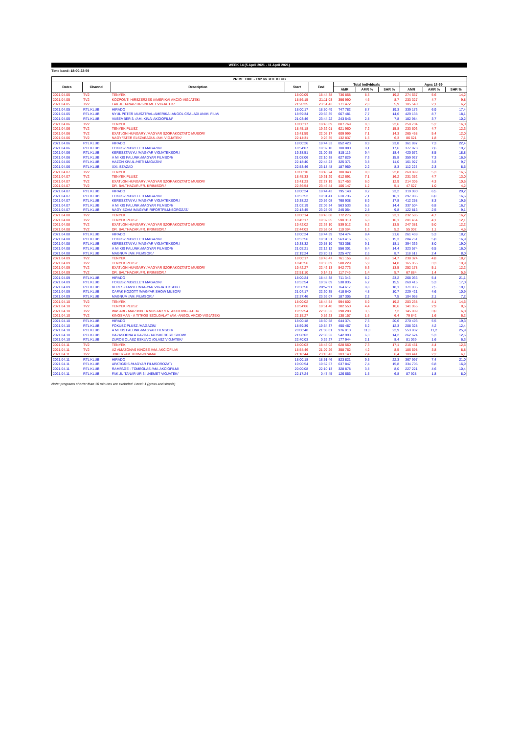WEEK 14 (5 April 2021 - 11 April 2021)
Time band: 18:00-22:59
| PRIME TIME - TV2 vs. RTL KLUB | | | | | | | | | | |
| --- | --- | --- | --- | --- | --- | --- | --- | --- | --- | --- |
| Dates | Channel | Description | Start | End | Total Individuals | | | Ages 18-59 | | |
| | | | | | AMR | AMR % | SHR % | AMR | AMR % | SHR % |
| 2021.04.05 | TV2 | TENYEK | 18:00:09 | 18:44:38 | 736 858 | 8,5 | 19,2 | 274 667 | 5,6 | 14,2 |
| 2021.04.05 | TV2 | KOZPONTI HIRSZERZES /AMERIKAI AKCIO-VIGJATEK/ | 18:56:15 | 21:11:03 | 396 990 | 4,6 | 8,7 | 233 327 | 4,7 | 9,8 |
| 2021.04.05 | TV2 | FAK JU TANAR UR! /NEMET VIGJATEK/ | 21:20:25 | 23:51:43 | 171 472 | 2,0 | 5,9 | 105 540 | 2,1 | 6,2 |
| 2021.04.05 | RTL KLUB | HIRADO | 18:00:17 | 18:50:49 | 747 782 | 8,7 | 19,3 | 339 173 | 6,9 | 17,4 |
| 2021.04.05 | RTL KLUB | NYUL PETER /AUSZTRAL-AMERIKAI-ANGOL CSALADI ANIM. FILM/ | 18:59:34 | 20:56:35 | 667 481 | 7,7 | 14,6 | 429 138 | 8,7 | 18,1 |
| 2021.04.05 | RTL KLUB | VASEMBER 3. /AM.-KINAI AKCIOFILM/ | 21:03:46 | 23:44:22 | 243 546 | 2,8 | 7,8 | 182 984 | 3,7 | 10,2 |
| 2021.04.06 | TV2 | TENYEK | 18:00:17 | 18:45:09 | 807 769 | 9,3 | 22,6 | 258 704 | 5,2 | 16,0 |
| 2021.04.06 | TV2 | TENYEK PLUSZ | 18:45:18 | 19:32:01 | 621 960 | 7,2 | 15,8 | 233 603 | 4,7 | 12,3 |
| 2021.04.06 | TV2 | EXATLON HUNGARY /MAGYAR SZORAKOZTATO MUSOR/ | 19:41:59 | 22:05:17 | 609 999 | 7,1 | 14,3 | 265 468 | 5,4 | 12,0 |
| 2021.04.06 | TV2 | NAGYFATER ELSZABADUL /AM. VIGJATEK/ | 22:14:31 | 0:26:35 | 132 837 | 1,5 | 6,3 | 86 621 | 1,8 | 7,1 |
| 2021.04.06 | RTL KLUB | HIRADO | 18:00:26 | 18:44:53 | 852 423 | 9,9 | 23,8 | 361 897 | 7,3 | 22,4 |
| 2021.04.06 | RTL KLUB | FOKUSZ /KOZELETI MAGAZIN/ | 18:54:07 | 19:32:10 | 700 880 | 8,1 | 17,6 | 377 978 | 7,6 | 19,7 |
| 2021.04.06 | RTL KLUB | KERESZTANYU /MAGYAR VIGJATEKSOR./ | 19:38:51 | 21:00:55 | 815 116 | 9,4 | 18,4 | 420 572 | 8,5 | 18,8 |
| 2021.04.06 | RTL KLUB | A MI KIS FALUNK /MAGYAR FILMSOR/ | 21:08:06 | 22:10:38 | 627 829 | 7,3 | 15,8 | 359 927 | 7,3 | 16,9 |
| 2021.04.06 | RTL KLUB | HAZON KIVUL /HETI MAGAZIN/ | 22:18:40 | 22:44:23 | 325 371 | 3,8 | 11,0 | 161 927 | 3,3 | 9,7 |
| 2021.04.06 | RTL KLUB | XXI. SZAZAD | 22:53:46 | 23:18:48 | 187 959 | 2,2 | 8,3 | 112 225 | 2,3 | 8,5 |
| 2021.04.07 | TV2 | TENYEK | 18:00:10 | 18:45:24 | 780 048 | 9,0 | 22,8 | 260 899 | 5,3 | 16,5 |
| 2021.04.07 | TV2 | TENYEK PLUSZ | 18:45:33 | 19:31:29 | 612 691 | 7,1 | 16,2 | 231 352 | 4,7 | 13,0 |
| 2021.04.07 | TV2 | EXATLON HUNGARY /MAGYAR SZORAKOZTATO MUSOR/ | 19:41:23 | 22:27:19 | 517 453 | 6,0 | 12,9 | 214 305 | 4,3 | 10,6 |
| 2021.04.07 | TV2 | DR. BALTHAZAR /FR. KRIMISOR./ | 22:36:54 | 23:46:44 | 106 147 | 1,2 | 5,1 | 47 627 | 1,0 | 4,2 |
| 2021.04.07 | RTL KLUB | HIRADO | 18:00:24 | 18:44:43 | 795 148 | 9,2 | 23,2 | 319 080 | 6,5 | 20,2 |
| 2021.04.07 | RTL KLUB | FOKUSZ /KOZELETI MAGAZIN/ | 18:53:52 | 19:31:41 | 610 736 | 7,1 | 16,1 | 297 986 | 6,0 | 16,6 |
| 2021.04.07 | RTL KLUB | KERESZTANYU /MAGYAR VIGJATEKSOR./ | 19:38:22 | 20:56:08 | 768 938 | 8,9 | 17,8 | 412 258 | 8,3 | 19,5 |
| 2021.04.07 | RTL KLUB | A MI KIS FALUNK /MAGYAR FILMSOR/ | 21:03:19 | 22:06:34 | 563 533 | 6,5 | 14,4 | 337 504 | 6,8 | 16,7 |
| 2021.04.07 | RTL KLUB | NAGY SZAM /MAGYAR RIPORTFILM-SOROZAT/ | 22:13:45 | 23:25:05 | 245 054 | 2,8 | 9,8 | 122 816 | 2,5 | 9,1 |
| 2021.04.08 | TV2 | TENYEK | 18:00:14 | 18:45:08 | 772 276 | 8,9 | 23,1 | 232 585 | 4,7 | 16,2 |
| 2021.04.08 | TV2 | TENYEK PLUSZ | 18:45:17 | 19:32:05 | 590 310 | 6,8 | 16,1 | 201 454 | 4,1 | 12,1 |
| 2021.04.08 | TV2 | EXATLON HUNGARY /MAGYAR SZORAKOZTATO MUSOR/ | 19:42:02 | 22:33:10 | 539 512 | 6,2 | 13,5 | 247 381 | 5,0 | 12,2 |
| 2021.04.08 | TV2 | DR. BALTHAZAR /FR. KRIMISOR./ | 22:44:03 | 23:52:04 | 110 394 | 1,3 | 5,2 | 55 002 | 1,1 | 4,5 |
| 2021.04.08 | RTL KLUB | HIRADO | 18:00:24 | 18:44:39 | 724 474 | 8,4 | 21,6 | 261 438 | 5,3 | 18,2 |
| 2021.04.08 | RTL KLUB | FOKUSZ /KOZELETI MAGAZIN/ | 18:53:56 | 19:31:51 | 563 416 | 6,5 | 15,3 | 284 761 | 5,8 | 16,9 |
| 2021.04.08 | RTL KLUB | KERESZTANYU /MAGYAR VIGJATEKSOR./ | 19:38:32 | 20:58:10 | 783 358 | 9,1 | 18,1 | 394 336 | 8,0 | 19,0 |
| 2021.04.08 | RTL KLUB | A MI KIS FALUNK /MAGYAR FILMSOR/ | 21:05:21 | 22:12:12 | 556 301 | 6,4 | 14,4 | 323 574 | 6,5 | 16,0 |
| 2021.04.08 | RTL KLUB | MAGNUM /AM. FILMSOR./ | 22:19:24 | 23:20:31 | 225 472 | 2,6 | 8,7 | 118 612 | 2,4 | 8,0 |
| 2021.04.09 | TV2 | TENYEK | 18:00:17 | 18:45:47 | 761 156 | 8,8 | 24,7 | 238 324 | 4,8 | 18,7 |
| 2021.04.09 | TV2 | TENYEK PLUSZ | 18:45:56 | 19:33:09 | 508 229 | 5,9 | 14,8 | 165 056 | 3,3 | 10,9 |
| 2021.04.09 | TV2 | EXATLON HUNGARY /MAGYAR SZORAKOZTATO MUSOR/ | 19:42:27 | 22:42:13 | 542 773 | 6,3 | 13,5 | 252 178 | 5,1 | 12,2 |
| 2021.04.09 | TV2 | DR. BALTHAZAR /FR. KRIMISOR./ | 22:51:10 | 0:14:21 | 117 749 | 1,4 | 5,7 | 67 884 | 1,4 | 5,6 |
| 2021.04.09 | RTL KLUB | HIRADO | 18:00:24 | 18:44:38 | 711 346 | 8,2 | 23,2 | 268 036 | 5,4 | 21,1 |
| 2021.04.09 | RTL KLUB | FOKUSZ /KOZELETI MAGAZIN/ | 18:53:54 | 19:32:09 | 538 835 | 6,2 | 15,5 | 260 415 | 5,3 | 17,0 |
| 2021.04.09 | RTL KLUB | KERESZTANYU /MAGYAR VIGJATEKSOR./ | 19:38:50 | 20:57:11 | 764 617 | 8,8 | 18,1 | 371 935 | 7,5 | 18,1 |
| 2021.04.09 | RTL KLUB | CAPAK KOZOTT /MAGYAR SHOW MUSOR/ | 21:04:17 | 22:30:35 | 418 640 | 4,8 | 10,7 | 229 421 | 4,6 | 10,9 |
| 2021.04.09 | RTL KLUB | MAGNUM /AM. FILMSOR./ | 22:37:46 | 23:36:07 | 187 306 | 2,2 | 7,5 | 104 968 | 2,1 | 7,2 |
| 2021.04.10 | TV2 | TENYEK | 18:00:02 | 18:44:54 | 594 802 | 6,9 | 19,2 | 203 238 | 4,1 | 14,6 |
| 2021.04.10 | TV2 | TENYEK PLUSZ | 18:54:06 | 19:51:40 | 382 550 | 4,4 | 10,6 | 141 065 | 2,9 | 8,5 |
| 2021.04.10 | TV2 | WASABI - MAR MINT A MUSTAR /FR. AKCIOVIGJATEK/ | 19:59:54 | 22:05:52 | 298 288 | 3,5 | 7,2 | 145 909 | 3,0 | 6,8 |
| 2021.04.10 | TV2 | KINGSMAN - A TITKOS SZOLGALAT /AM.-ANGOL AKCIO-VIGJATEK/ | 22:15:27 | 0:52:23 | 138 157 | 1,6 | 6,4 | 79 842 | 1,6 | 6,2 |
| 2021.04.10 | RTL KLUB | HIRADO | 18:00:18 | 18:50:58 | 644 374 | 7,5 | 20,6 | 270 493 | 5,5 | 19,3 |
| 2021.04.10 | RTL KLUB | FOKUSZ PLUSZ /MAGAZIN/ | 18:59:39 | 19:54:37 | 450 467 | 5,2 | 12,3 | 208 328 | 4,2 | 12,4 |
| 2021.04.10 | RTL KLUB | A MI KIS FALUNK /MAGYAR FILMSOR/ | 20:00:48 | 21:08:01 | 976 013 | 11,3 | 22,9 | 553 932 | 11,2 | 25,9 |
| 2021.04.10 | RTL KLUB | HAZASODNA A GAZDA /TARSKERESO SHOW/ | 21:08:02 | 22:33:52 | 542 993 | 6,3 | 14,2 | 262 624 | 5,3 | 12,5 |
| 2021.04.10 | RTL KLUB | ZUROS OLASZ ESKUVO /OLASZ VIGJATEK/ | 22:40:03 | 0:26:27 | 177 944 | 2,1 | 8,4 | 81 039 | 1,6 | 6,3 |
| 2021.04.11 | TV2 | TENYEK | 18:00:03 | 18:45:02 | 628 560 | 7,3 | 17,1 | 216 451 | 4,4 | 12,5 |
| 2021.04.11 | TV2 | AZ AMAZONAS KINCSE /AM. AKCIOFILM/ | 18:54:46 | 21:09:26 | 358 762 | 4,2 | 8,5 | 186 598 | 3,8 | 8,8 |
| 2021.04.11 | TV2 | JOKER /AM. KRIMI-DRAMA/ | 21:18:44 | 23:10:43 | 203 140 | 2,4 | 6,4 | 109 441 | 2,2 | 6,1 |
| 2021.04.11 | RTL KLUB | HIRADO | 18:00:18 | 18:51:46 | 823 821 | 9,5 | 22,3 | 367 997 | 7,4 | 21,0 |
| 2021.04.11 | RTL KLUB | APATIGRIS /MAGYAR FILMSOROZAT/ | 19:00:54 | 19:52:57 | 637 847 | 7,4 | 15,8 | 334 705 | 6,8 | 16,9 |
| 2021.04.11 | RTL KLUB | RAMPAGE - TOMBOLAS /AM. AKCIOFILM/ | 20:00:08 | 22:10:13 | 328 878 | 3,8 | 8,0 | 227 221 | 4,6 | 10,4 |
| 2021.04.11 | RTL KLUB | FAK JU TANAR UR 3.! /NEMET VIGJATEK/ | 22:17:24 | 0:47:45 | 126 656 | 1,5 | 6,8 | 87 928 | 1,8 | 8,0 |
Note: programs shorter than 10 minutes are excluded. Level: 1 (gross and simple)